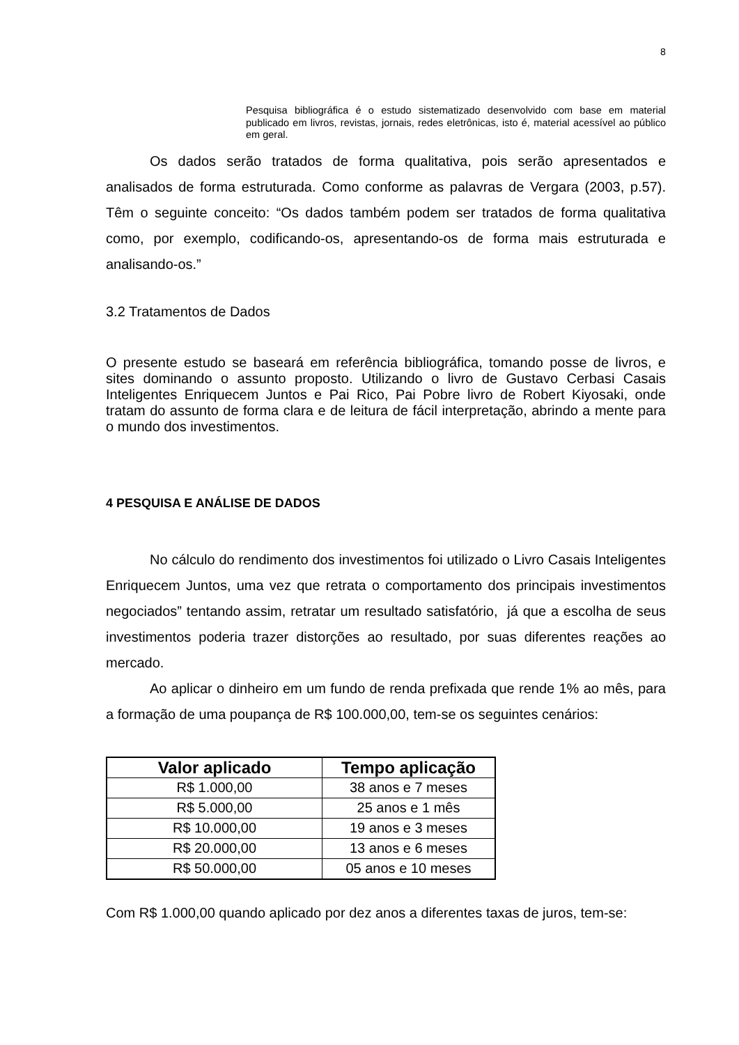8
Pesquisa bibliográfica é o estudo sistematizado desenvolvido com base em material publicado em livros, revistas, jornais, redes eletrônicas, isto é, material acessível ao público em geral.
Os dados serão tratados de forma qualitativa, pois serão apresentados e analisados de forma estruturada. Como conforme as palavras de Vergara (2003, p.57). Têm o seguinte conceito: “Os dados também podem ser tratados de forma qualitativa como, por exemplo, codificando-os, apresentando-os de forma mais estruturada e analisando-os.”
3.2 Tratamentos de Dados
O presente estudo se baseará em referência bibliográfica, tomando posse de livros, e sites dominando o assunto proposto. Utilizando o livro de Gustavo Cerbasi Casais Inteligentes Enriquecem Juntos e Pai Rico, Pai Pobre livro de Robert Kiyosaki, onde tratam do assunto de forma clara e de leitura de fácil interpretação, abrindo a mente para o mundo dos investimentos.
4 PESQUISA E ANÁLISE DE DADOS
No cálculo do rendimento dos investimentos foi utilizado o Livro Casais Inteligentes Enriquecem Juntos, uma vez que retrata o comportamento dos principais investimentos negociados” tentando assim, retratar um resultado satisfatório, já que a escolha de seus investimentos poderia trazer distorções ao resultado, por suas diferentes reações ao mercado.
Ao aplicar o dinheiro em um fundo de renda prefixada que rende 1% ao mês, para a formação de uma poupança de R$ 100.000,00, tem-se os seguintes cenários:
| Valor aplicado | Tempo aplicação |
| --- | --- |
| R$ 1.000,00 | 38 anos e 7 meses |
| R$ 5.000,00 | 25 anos e 1 mês |
| R$ 10.000,00 | 19 anos e 3 meses |
| R$ 20.000,00 | 13 anos e 6 meses |
| R$ 50.000,00 | 05 anos e 10 meses |
Com R$ 1.000,00 quando aplicado por dez anos a diferentes taxas de juros, tem-se: